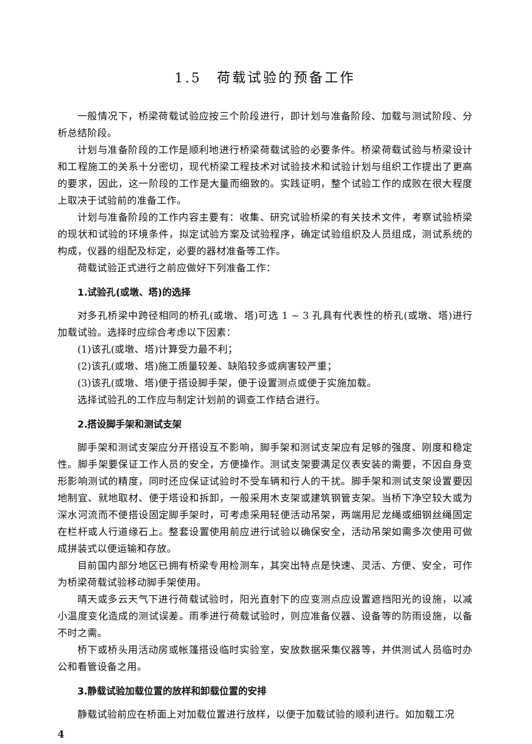1.5　荷载试验的预备工作
一般情况下，桥梁荷载试验应按三个阶段进行，即计划与准备阶段、加载与测试阶段、分析总结阶段。
计划与准备阶段的工作是顺利地进行桥梁荷载试验的必要条件。桥梁荷载试验与桥梁设计和工程施工的关系十分密切，现代桥梁工程技术对试验技术和试验计划与组织工作提出了更高的要求，因此，这一阶段的工作是大量而细致的。实践证明，整个试验工作的成败在很大程度上取决于试验前的准备工作。
计划与准备阶段的工作内容主要有：收集、研究试验桥梁的有关技术文件，考察试验桥梁的现状和试验的环境条件，拟定试验方案及试验程序，确定试验组织及人员组成，测试系统的构成，仪器的组配及标定，必要的器材准备等工作。
荷载试验正式进行之前应做好下列准备工作：
1.试验孔(或墩、塔)的选择
对多孔桥梁中跨径相同的桥孔(或墩、塔)可选 1 ~ 3 孔具有代表性的桥孔(或墩、塔)进行加载试验。选择时应综合考虑以下因素：
(1)该孔(或墩、塔)计算受力最不利；
(2)该孔(或墩、塔)施工质量较差、缺陷较多或病害较严重；
(3)该孔(或墩、塔)便于搭设脚手架，便于设置测点或便于实施加载。
选择试验孔的工作应与制定计划前的调查工作结合进行。
2.搭设脚手架和测试支架
脚手架和测试支架应分开搭设互不影响，脚手架和测试支架应有足够的强度、刚度和稳定性。脚手架要保证工作人员的安全，方便操作。测试支架要满足仪表安装的需要，不因自身变形影响测试的精度，同时还应保证试验时不受车辆和行人的干扰。脚手架和测试支架设置要因地制宜、就地取材、便于塔设和拆卸，一般采用木支架或建筑钢管支架。当桥下净空较大或为深水河流而不便搭设固定脚手架时，可考虑采用轻便活动吊架，两端用尼龙绳或细钢丝绳固定在栏杆或人行道缘石上。整套设置使用前应进行试验以确保安全，活动吊架如需多次使用可做成拼装式以便运输和存放。
目前国内部分地区已拥有桥梁专用检测车，其突出特点是快速、灵活、方便、安全，可作为桥梁荷载试验移动脚手架使用。
晴天或多云天气下进行荷载试验时，阳光直射下的应变测点应设置遮挡阳光的设施，以减小温度变化造成的测试误差。雨季进行荷载试验时，则应准备仪器、设备等的防雨设施，以备不时之需。
桥下或桥头用活动房或帐篷搭设临时实验室，安放数据采集仪器等，并供测试人员临时办公和看管设备之用。
3.静载试验加载位置的放样和卸载位置的安排
静载试验前应在桥面上对加载位置进行放样，以便于加载试验的顺利进行。如加载工况
4